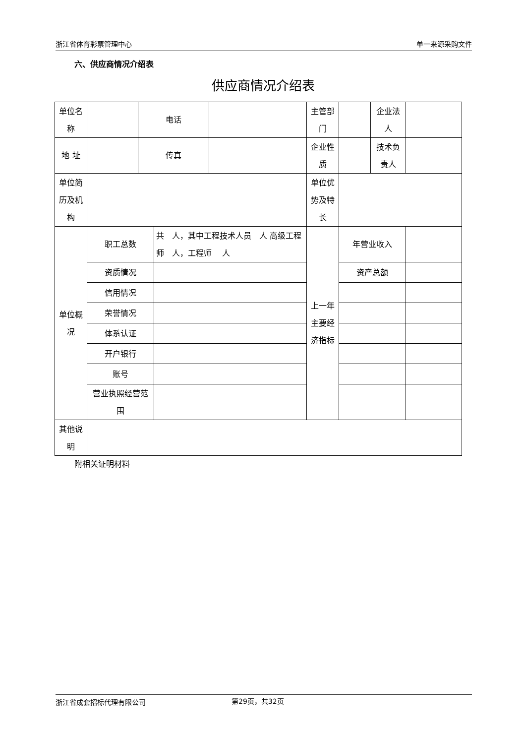浙江省体育彩票管理中心 单一来源采购文件
六、供应商情况介绍表
供应商情况介绍表
| 单位名称 | | 电话 | | | 主管部门 | | 企业法人 | | |
| 地 址 | | 传真 | | | 企业性质 | | 技术负责人 | | |
| 单位简历及机构 | | | | | 单位优势及特长 | | | | |
| 单位概况 | 职工总数 | | 共 人，其中工程技术人员 人 高级工程师 人，工程师 人 | | 上一年主要经济指标 | 年营业收入 | | | |
| | 资质情况 | | | | | 资产总额 | | | |
| | 信用情况 | | | | | | | | |
| | 荣誉情况 | | | | | | | | |
| | 体系认证 | | | | | | | | |
| | 开户银行 | | | | | | | | |
| | 账号 | | | | | | | | |
| | 营业执照经营范围 | | | | | | | | |
| 其他说明 | | | | | | | | | |
附相关证明材料
浙江省成套招标代理有限公司 第29页，共32页